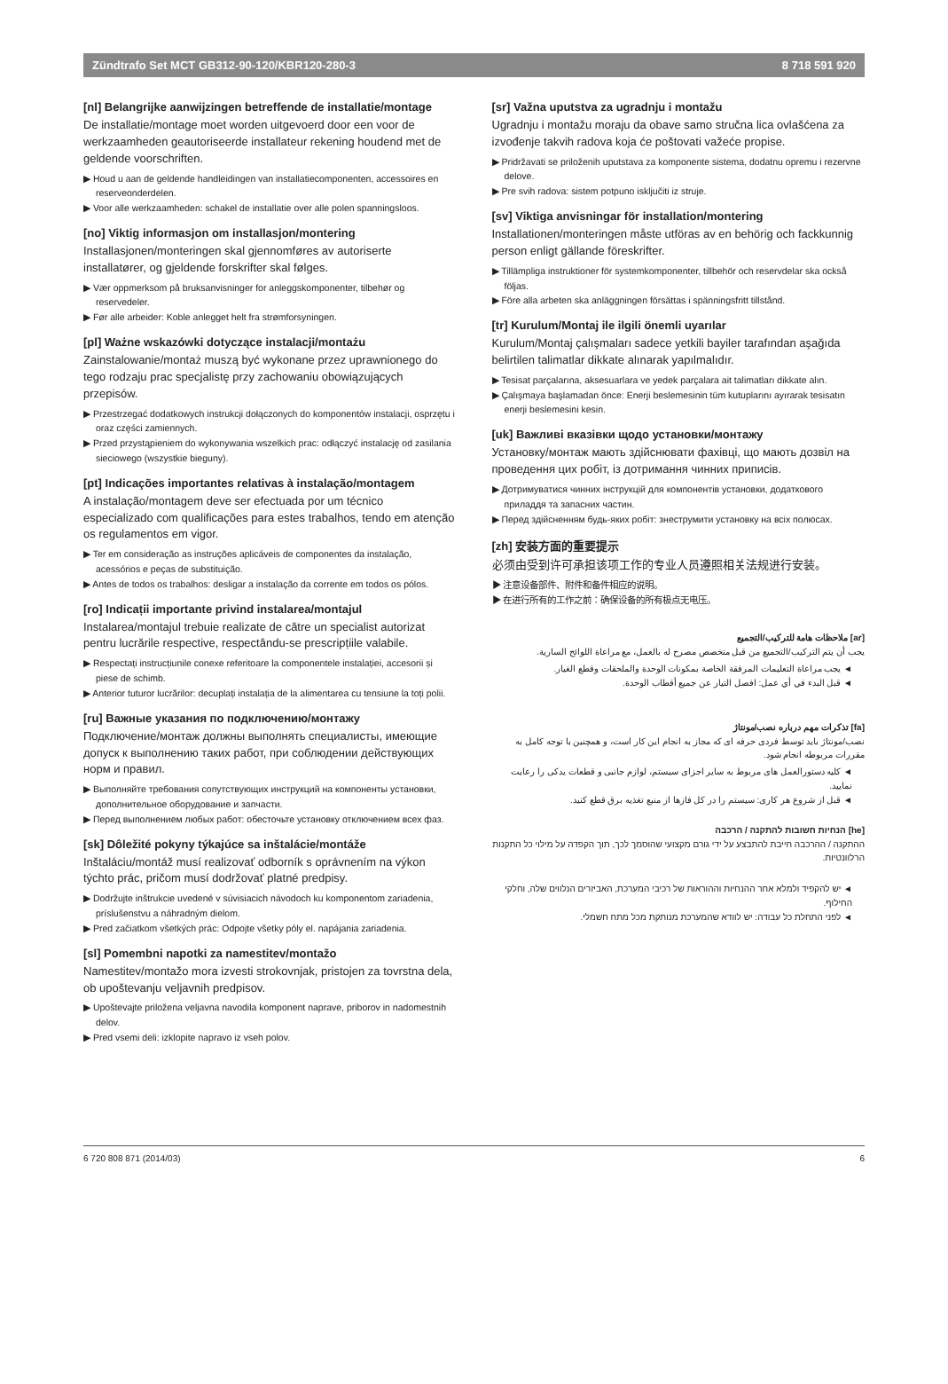Zündtrafo Set MCT GB312-90-120/KBR120-280-3 8 718 591 920
[nl] Belangrijke aanwijzingen betreffende de installatie/montage
De installatie/montage moet worden uitgevoerd door een voor de werkzaamheden geautoriseerde installateur rekening houdend met de geldende voorschriften.
▶ Houd u aan de geldende handleidingen van installatiecomponenten, accessoires en reserveonderdelen.
▶ Voor alle werkzaamheden: schakel de installatie over alle polen spanningsloos.
[no] Viktig informasjon om installasjon/montering
Installasjonen/monteringen skal gjennomføres av autoriserte installatører, og gjeldende forskrifter skal følges.
▶ Vær oppmerksom på bruksanvisninger for anleggskomponenter, tilbehør og reservedeler.
▶ Før alle arbeider: Koble anlegget helt fra strømforsyningen.
[pl] Ważne wskazówki dotyczące instalacji/montażu
Zainstalowanie/montaż muszą być wykonane przez uprawnionego do tego rodzaju prac specjalistę przy zachowaniu obowiązujących przepisów.
▶ Przestrzegać dodatkowych instrukcji dołączonych do komponentów instalacji, osprzętu i oraz części zamiennych.
▶ Przed przystąpieniem do wykonywania wszelkich prac: odłączyć instalację od zasilania sieciowego (wszystkie bieguny).
[pt] Indicações importantes relativas à instalação/montagem
A instalação/montagem deve ser efectuada por um técnico especializado com qualificações para estes trabalhos, tendo em atenção os regulamentos em vigor.
▶ Ter em consideração as instruções aplicáveis de componentes da instalação, acessórios e peças de substituição.
▶ Antes de todos os trabalhos: desligar a instalação da corrente em todos os pólos.
[ro] Indicații importante privind instalarea/montajul
Instalarea/montajul trebuie realizate de către un specialist autorizat pentru lucrările respective, respectându-se prescripțiile valabile.
▶ Respectați instrucțiunile conexe referitoare la componentele instalației, accesorii și piese de schimb.
▶ Anterior tuturor lucrărilor: decuplați instalația de la alimentarea cu tensiune la toți polii.
[ru] Важные указания по подключению/монтажу
Подключение/монтаж должны выполнять специалисты, имеющие допуск к выполнению таких работ, при соблюдении действующих норм и правил.
▶ Выполняйте требования сопутствующих инструкций на компоненты установки, дополнительное оборудование и запчасти.
▶ Перед выполнением любых работ: обесточьте установку отключением всех фаз.
[sk] Dôležité pokyny týkajúce sa inštalácie/montáže
Inštaláciu/montáž musí realizovať odborník s oprávnením na výkon týchto prác, pričom musí dodržovať platné predpisy.
▶ Dodržujte inštrukcie uvedené v súvisiacich návodoch ku komponentom zariadenia, príslušenstvu a náhradným dielom.
▶ Pred začiatkom všetkých prác: Odpojte všetky póly el. napájania zariadenia.
[sl] Pomembni napotki za namestitev/montažo
Namestitev/montažo mora izvesti strokovnjak, pristojen za tovrstna dela, ob upoštevanju veljavnih predpisov.
▶ Upoštevajte priložena veljavna navodila komponent naprave, priborov in nadomestnih delov.
▶ Pred vsemi deli: izklopite napravo iz vseh polov.
[sr] Važna uputstva za ugradnju i montažu
Ugradnju i montažu moraju da obave samo stručna lica ovlašćena za izvođenje takvih radova koja će poštovati važeće propise.
▶ Pridržavati se priloženih uputstava za komponente sistema, dodatnu opremu i rezervne delove.
▶ Pre svih radova: sistem potpuno isključiti iz struje.
[sv] Viktiga anvisningar för installation/montering
Installationen/monteringen måste utföras av en behörig och fackkunnig person enligt gällande föreskrifter.
▶ Tillämpliga instruktioner för systemkomponenter, tillbehör och reservdelar ska också följas.
▶ Före alla arbeten ska anläggningen försättas i spänningsfritt tillstånd.
[tr] Kurulum/Montaj ile ilgili önemli uyarılar
Kurulum/Montaj çalışmaları sadece yetkili bayiler tarafından aşağıda belirtilen talimatlar dikkate alınarak yapılmalıdır.
▶ Tesisat parçalarına, aksesuarlara ve yedek parçalara ait talimatları dikkate alın.
▶ Çalışmaya başlamadan önce: Enerji beslemesinin tüm kutuplarını ayırarak tesisatın enerji beslemesini kesin.
[uk] Важливі вказівки щодо установки/монтажу
Установку/монтаж мають здійснювати фахівці, що мають дозвіл на проведення цих робіт, із дотримання чинних приписів.
▶ Дотримуватися чинних інструкцій для компонентів установки, додаткового приладдя та запасних частин.
▶ Перед здійсненням будь-яких робіт: знеструмити установку на всіх полюсах.
[zh] 安装方面的重要提示
必须由受到许可承担该项工作的专业人员遵照相关法规进行安装。
▶ 注意设备部件、附件和备件相应的说明。
▶ 在进行所有的工作之前：确保设备的所有极点无电压。
[ar] ملاحظات هامة للتركيب/التجميع
يجب أن يتم التركيب/التجميع من قبل متخصص مصرح له بالعمل، مع مراعاة اللوائح السارية.
◄ يجب مراعاة التعليمات المرفقة الخاصة بمكونات الوحدة والملحقات وقطع الغيار.
◄ قبل البدء في أي عمل: افصل التيار عن جميع أقطاب الوحدة.
[fa] تذکرات مهم درباره نصب/مونتاژ
نصب/مونتاژ باید توسط فردی حرفه ای که مجاز به انجام این کار است، و همچنین با توجه کامل به مقررات مربوطه انجام شود.
◄ کلیه دستورالعمل های مربوط به سایر اجزای سیستم، لوازم جانبی و قطعات یدکی را رعایت نمایید.
◄ قبل از شروع هر کاری: سیستم را در کل فازها از منبع تغذیه برق قطع کنید.
[he] הנחיות חשובות להתקנה / הרכבה
ההתקנה / ההרכבה חייבת להתבצע על ידי גורם מקצועי שהוסמך לכך, תוך הקפדה על מילוי כל התקנות הרלוונטיות.
◄ יש להקפיד ולמלא אחר ההנחיות וההוראות של רכיבי המערכת, האביזרים הנלווים שלה, וחלקי החילוף.
◄ לפני התחלת כל עבודה: יש לוודא שהמערכת מנותקת מכל מתח חשמלי.
6 720 808 871 (2014/03) 6